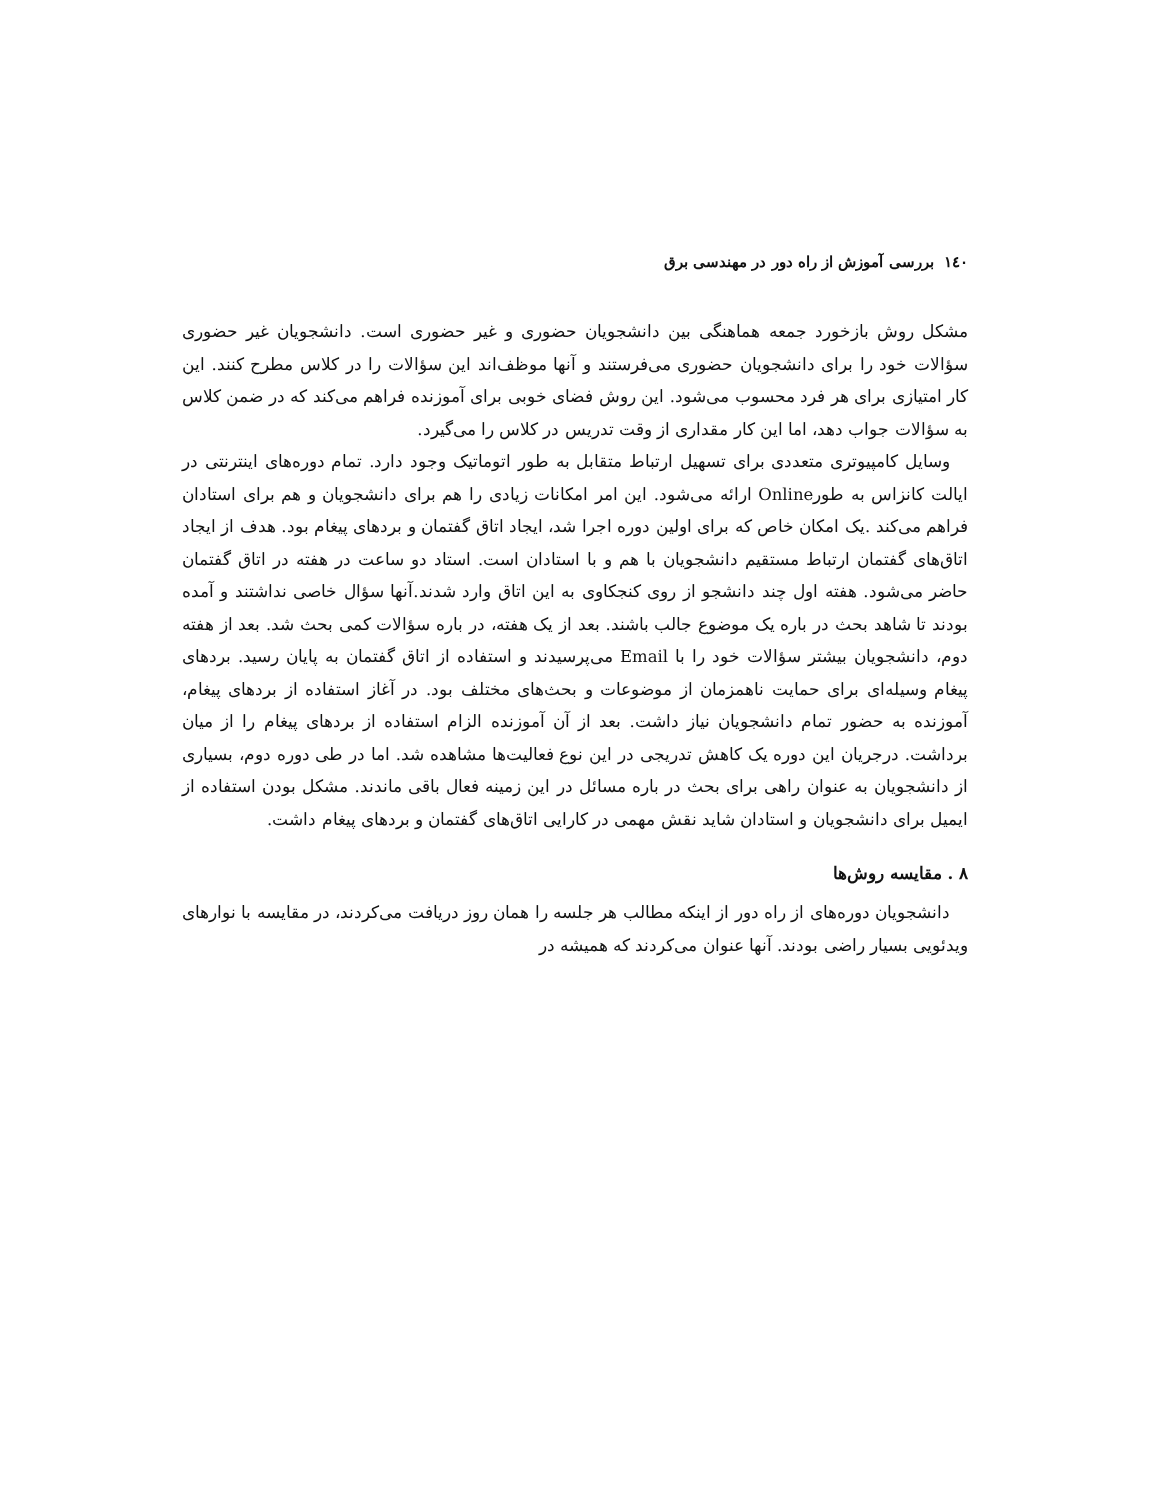١٤٠ بررسی آموزش از راه دور در مهندسی برق
مشکل روش بازخورد جمعه هماهنگی بین دانشجویان حضوری و غیر حضوری است. دانشجویان غیر حضوری سؤالات خود را برای دانشجویان حضوری می‌فرستند و آنها موظف‌اند این سؤالات را در کلاس مطرح کنند. این کار امتیازی برای هر فرد محسوب می‌شود. این روش فضای خوبی برای آموزنده فراهم می‌کند که در ضمن کلاس به سؤالات جواب دهد، اما این کار مقداری از وقت تدریس در کلاس را می‌گیرد.
وسایل کامپیوتری متعددی برای تسهیل ارتباط متقابل به طور اتوماتیک وجود دارد. تمام دوره‌های اینترنتی در ایالت کانزاس به طورOnline ارائه می‌شود. این امر امکانات زیادی را هم برای دانشجویان و هم برای استادان فراهم می‌کند .یک امکان خاص که برای اولین دوره اجرا شد، ایجاد اتاق گفتمان و بردهای پیغام بود. هدف از ایجاد اتاق‌های گفتمان ارتباط مستقیم دانشجویان با هم و با استادان است. استاد دو ساعت در هفته در اتاق گفتمان حاضر می‌شود. هفته اول چند دانشجو از روی کنجکاوی به این اتاق وارد شدند.آنها سؤال خاصی نداشتند و آمده بودند تا شاهد بحث در باره یک موضوع جالب باشند. بعد از یک هفته، در باره سؤالات کمی بحث شد. بعد از هفته دوم، دانشجویان بیشتر سؤالات خود را با Email می‌پرسیدند و استفاده از اتاق گفتمان به پایان رسید. بردهای پیغام وسیله‌ای برای حمایت ناهمزمان از موضوعات و بحث‌های مختلف بود. در آغاز استفاده از بردهای پیغام، آموزنده به حضور تمام دانشجویان نیاز داشت. بعد از آن آموزنده الزام استفاده از بردهای پیغام را از میان برداشت. درجریان این دوره یک کاهش تدریجی در این نوع فعالیت‌ها مشاهده شد. اما در طی دوره دوم، بسیاری از دانشجویان به عنوان راهی برای بحث در باره مسائل در این زمینه فعال باقی ماندند. مشکل بودن استفاده از ایمیل برای دانشجویان و استادان شاید نقش مهمی در کارایی اتاق‌های گفتمان و بردهای پیغام داشت.
٨ . مقایسه روش‌ها
دانشجویان دوره‌های از راه دور از اینکه مطالب هر جلسه را همان روز دریافت می‌کردند، در مقایسه با نوارهای ویدئویی بسیار راضی بودند. آنها عنوان می‌کردند که همیشه در